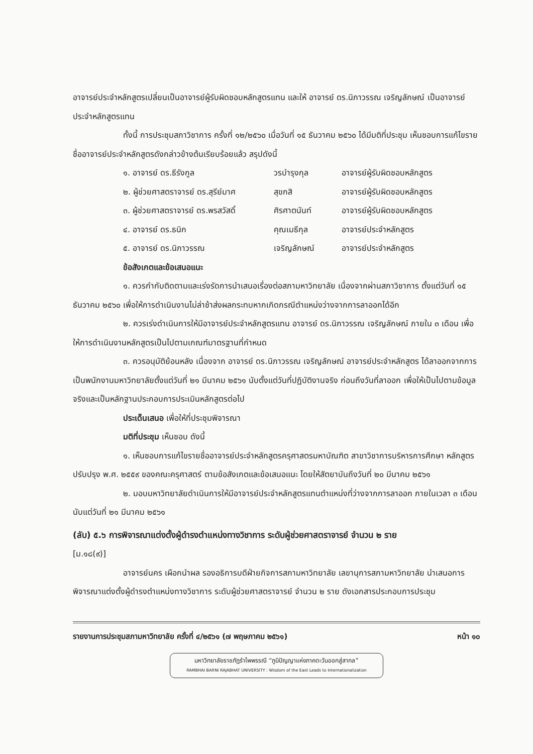อาจารย์ประจำหลักสูตรเปลี่ยนเป็นอาจารย์ผู้รับผิดชอบหลักสูตรแทน และให้ อาจารย์ ดร.นิภาวรรณ เจริญลักษณ์ เป็นอาจารย์ประจำหลักสูตรแทน
ทั้งนี้ การประชุมสภาวิชาการ ครั้งที่ ๑๒/๒๕๖๐ เมื่อวันที่ ๑๕ ธันวาคม ๒๕๖๐ ได้มีมติที่ประชุม เห็นชอบการแก้ไขรายชื่ออาจารย์ประจำหลักสูตรดังกล่าวข้างต้นเรียบร้อยแล้ว สรุปดังนี้
๑. อาจารย์ ดร.ธีรังกูล วรบำรุงกุล อาจารย์ผู้รับผิดชอบหลักสูตร
๒. ผู้ช่วยศาสตราจารย์ ดร.สุรีย์มาศ สุขกสิ อาจารย์ผู้รับผิดชอบหลักสูตร
๓. ผู้ช่วยศาสตราจารย์ ดร.พรสวัสดิ์ ศิรศาตนันท์ อาจารย์ผู้รับผิดชอบหลักสูตร
๔. อาจารย์ ดร.ธนิก คุณเมธีกุล อาจารย์ประจำหลักสูตร
๕. อาจารย์ ดร.นิภาวรรณ เจริญลักษณ์ อาจารย์ประจำหลักสูตร
ข้อสังเกตและข้อเสนอแนะ
๑. ควรกำกับติดตามและเร่งรัดการนำเสนอเรื่องต่อสภามหาวิทยาลัย เนื่องจากผ่านสภาวิชาการ ตั้งแต่วันที่ ๑๕ ธันวาคม ๒๕๖๐ เพื่อให้การดำเนินงานไม่ล่าช้าส่งผลกระทบหากเกิดกรณีตำแหน่งว่างจากการลาออกได้อีก
๒. ควรเร่งดำเนินการให้มีอาจารย์ประจำหลักสูตรแทน อาจารย์ ดร.นิภาวรรณ เจริญลักษณ์ ภายใน ๓ เดือน เพื่อให้การดำเนินงานหลักสูตรเป็นไปตามเกณฑ์มาตรฐานที่กำหนด
๓. ควรอนุมัติย้อนหลัง เนื่องจาก อาจารย์ ดร.นิภาวรรณ เจริญลักษณ์ อาจารย์ประจำหลักสูตร ได้ลาออกจากการเป็นพนักงานมหาวิทยาลัยตั้งแต่วันที่ ๒๑ มีนาคม ๒๕๖๑ นับตั้งแต่วันที่ปฏิบัติงานจริง ก่อนถึงวันที่ลาออก เพื่อให้เป็นไปตามข้อมูลจริงและเป็นหลักฐานประกอบการประเมินหลักสูตรต่อไป
ประเด็นเสนอ เพื่อให้ที่ประชุมพิจารณา
มติที่ประชุม เห็นชอบ ดังนี้
๑. เห็นชอบการแก้ไขรายชื่ออาจารย์ประจำหลักสูตรครุศาสตรมหาบัณฑิต สาขาวิชาการบริหารการศึกษา หลักสูตรปรับปรุง พ.ศ. ๒๕๕๙ ของคณะครุศาสตร์ ตามข้อสังเกตและข้อเสนอแนะ โดยให้สัตยาบันถึงวันที่ ๒๐ มีนาคม ๒๕๖๑
๒. มอบมหาวิทยาลัยดำเนินการให้มีอาจารย์ประจำหลักสูตรแทนตำแหน่งที่ว่างจากการลาออก ภายในเวลา ๓ เดือน นับแต่วันที่ ๒๑ มีนาคม ๒๕๖๑
(ลับ) ๕.๖ การพิจารณาแต่งตั้งผู้ดำรงตำแหน่งทางวิชาการ ระดับผู้ช่วยศาสตราจารย์ จำนวน ๒ ราย
[ม.๑๘(๙)]
อาจารย์นคร เผือกนำผล รองอธิการบดีฝ่ายกิจการสภามหาวิทยาลัย เลขานุการสภามหาวิทยาลัย นำเสนอการพิจารณาแต่งตั้งผู้ดำรงตำแหน่งทางวิชาการ ระดับผู้ช่วยศาสตราจารย์ จำนวน ๒ ราย ดังเอกสารประกอบการประชุม
รายงานการประชุมสภามหาวิทยาลัย ครั้งที่ ๔/๒๕๖๑ (๗ พฤษภาคม ๒๕๖๑) หน้า ๑๐
มหาวิทยาลัยราชภัฏรำไพพรรณี “ภูมิปัญญาแห่งภาคตะวันออกสู่สากล”
RAMBHAI BARNI RAJABHAT UNIVERSITY : Wisdom of the East Leads to Internationalization